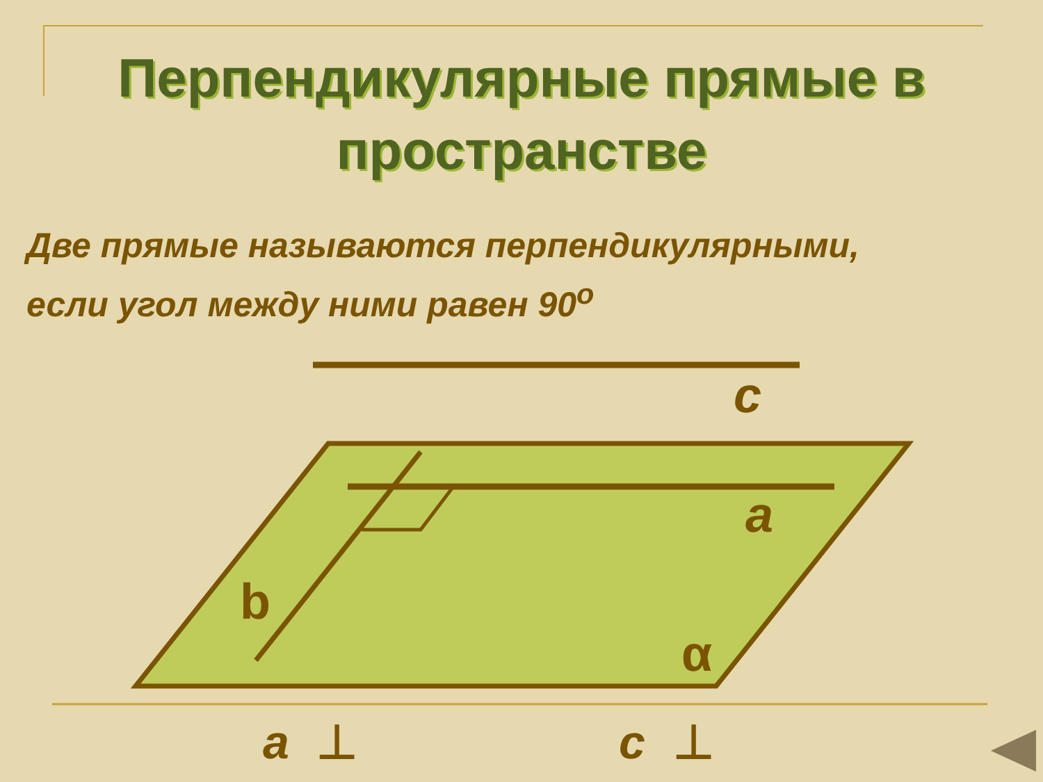Перпендикулярные прямые в
пространстве
Две прямые называются перпендикулярными,
если угол между ними равен 90<sup>o</sup>
с
a
b
α
a ⊥ c ⊥